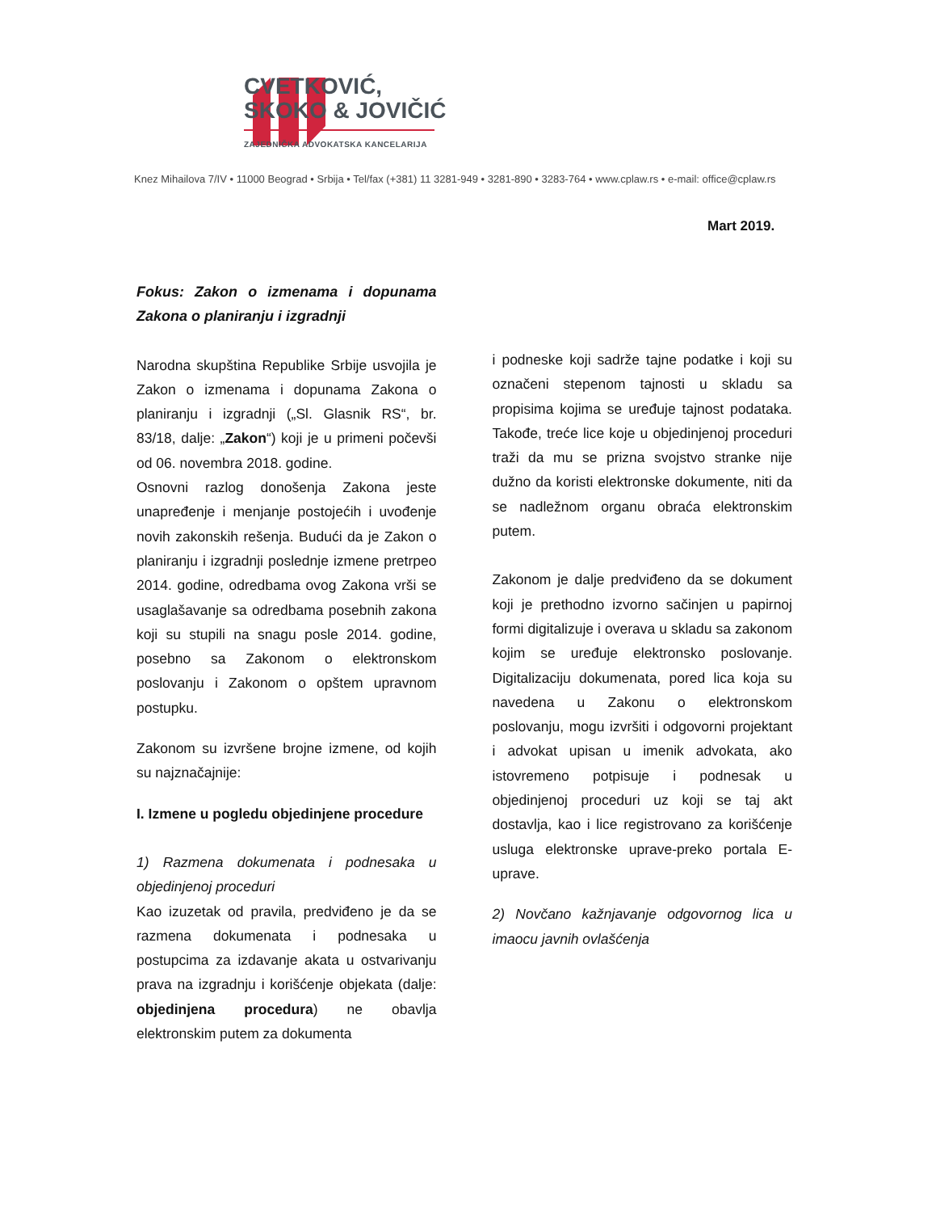CVETKOVIĆ,
SKOKO & JOVIČIĆ
ZAJEDNIČKA ADVOKATSKA KANCELARIJA
Knez Mihailova 7/IV • 11000 Beograd • Srbija • Tel/fax (+381) 11 3281-949 • 3281-890 • 3283-764 • www.cplaw.rs • e-mail: office@cplaw.rs
Mart 2019.
Fokus: Zakon o izmenama i dopunama Zakona o planiranju i izgradnji
Narodna skupština Republike Srbije usvojila je Zakon o izmenama i dopunama Zakona o planiranju i izgradnji („Sl. Glasnik RS“, br. 83/18, dalje: „Zakon“) koji je u primeni počevši od 06. novembra 2018. godine.
Osnovni razlog donošenja Zakona jeste unapređenje i menjanje postojećih i uvođenje novih zakonskih rešenja. Budući da je Zakon o planiranju i izgradnji poslednje izmene pretrpeo 2014. godine, odredbama ovog Zakona vrši se usaglašavanje sa odredbama posebnih zakona koji su stupili na snagu posle 2014. godine, posebno sa Zakonom o elektronskom poslovanju i Zakonom o opštem upravnom postupku.
Zakonom su izvršene brojne izmene, od kojih su najznačajnije:
I. Izmene u pogledu objedinjene procedure
1) Razmena dokumenata i podnesaka u objedinjenoj proceduri
Kao izuzetak od pravila, predviđeno je da se razmena dokumenata i podnesaka u postupcima za izdavanje akata u ostvarivanju prava na izgradnju i korišćenje objekata (dalje: objedinjena procedura) ne obavlja elektronskim putem za dokumenta
i podneske koji sadrže tajne podatke i koji su označeni stepenom tajnosti u skladu sa propisima kojima se uređuje tajnost podataka. Takođe, treće lice koje u objedinjenoj proceduri traži da mu se prizna svojstvo stranke nije dužno da koristi elektronske dokumente, niti da se nadležnom organu obraća elektronskim putem.
Zakonom je dalje predviđeno da se dokument koji je prethodno izvorno sačinjen u papirnoj formi digitalizuje i overava u skladu sa zakonom kojim se uređuje elektronsko poslovanje. Digitalizaciju dokumenata, pored lica koja su navedena u Zakonu o elektronskom poslovanju, mogu izvršiti i odgovorni projektant i advokat upisan u imenik advokata, ako istovremeno potpisuje i podnesak u objedinjenoj proceduri uz koji se taj akt dostavlja, kao i lice registrovano za korišćenje usluga elektronske uprave-preko portala E-uprave.
2) Novčano kažnjavanje odgovornog lica u imaocu javnih ovlašćenja